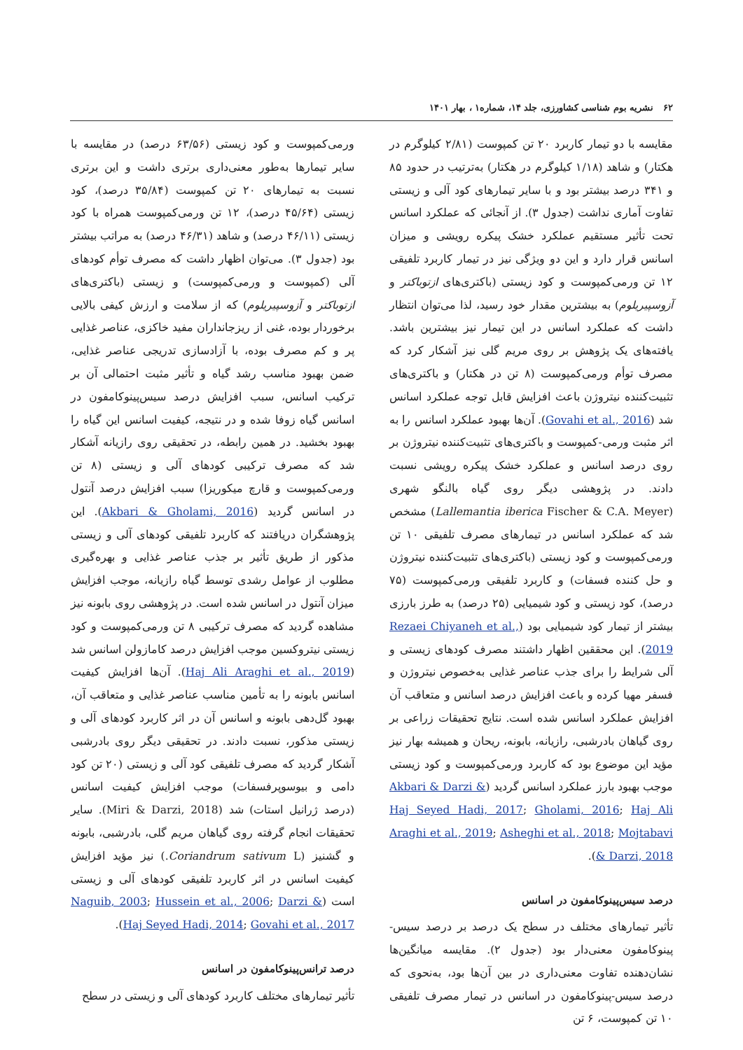۶۲ نشریه بوم شناسی کشاورزی، جلد ۱۴، شماره۱ ، بهار ۱۴۰۱
مقایسه با دو تیمار کاربرد ۲۰ تن کمپوست (۲/۸۱ کیلوگرم در هکتار) و شاهد (۱/۱۸ کیلوگرم در هکتار) به‌ترتیب در حدود ۸۵ و ۳۴۱ درصد بیشتر بود و با سایر تیمارهای کود آلی و زیستی تفاوت آماری نداشت (جدول ۳). از آنجائی که عملکرد اسانس تحت تأثیر مستقیم عملکرد خشک پیکره رویشی و میزان اسانس قرار دارد و این دو ویژگی نیز در تیمار کاربرد تلفیقی ۱۲ تن ورمی‌کمپوست و کود زیستی (باکتری‌های ازتوباکتر و آزوسپیریلوم) به بیشترین مقدار خود رسید، لذا می‌توان انتظار داشت که عملکرد اسانس در این تیمار نیز بیشترین باشد. یافته‌های یک پژوهش بر روی مریم گلی نیز آشکار کرد که مصرف توأم ورمی‌کمپوست (۸ تن در هکتار) و باکتری‌های تثبیت‌کننده نیتروژن باعث افزایش قابل توجه عملکرد اسانس شد (Govahi et al., 2016). آن‌ها بهبود عملکرد اسانس را به اثر مثبت ورمی-کمپوست و باکتری‌های تثبیت‌کننده نیتروژن بر روی درصد اسانس و عملکرد خشک پیکره رویشی نسبت دادند. در پژوهشی دیگر روی گیاه بالنگو شهری (Lallemantia iberica Fischer & C.A. Meyer) مشخص شد که عملکرد اسانس در تیمارهای مصرف تلفیقی ۱۰ تن ورمی‌کمپوست و کود زیستی (باکتری‌های تثبیت‌کننده نیتروژن و حل کننده فسفات) و کاربرد تلفیقی ورمی‌کمپوست (۷۵ درصد)، کود زیستی و کود شیمیایی (۲۵ درصد) به طرز بارزی بیشتر از تیمار کود شیمیایی بود (Rezaei Chiyaneh et al., 2019). این محققین اظهار داشتند مصرف کودهای زیستی و آلی شرایط را برای جذب عناصر غذایی به‌خصوص نیتروژن و فسفر مهیا کرده و باعث افزایش درصد اسانس و متعاقب آن افزایش عملکرد اسانس شده است. نتایج تحقیقات زراعی بر روی گیاهان بادرشبی، رازیانه، بابونه، ریحان و همیشه بهار نیز مؤید این موضوع بود که کاربرد ورمی‌کمپوست و کود زیستی موجب بهبود بارز عملکرد اسانس گردید (Akbari & Darzi & Haj Seyed Hadi, 2017; Gholami, 2016; Haj Ali Araghi et al., 2019; Asheghi et al., 2018; Mojtabavi & Darzi, 2018).
درصد سیس‌پینوکامفون در اسانس
تأثیر تیمارهای مختلف در سطح یک درصد بر درصد سیس-پینوکامفون معنی‌دار بود (جدول ۲). مقایسه میانگین‌ها نشان‌دهنده تفاوت معنی‌داری در بین آن‌ها بود، به‌نحوی که درصد سیس-پینوکامفون در اسانس در تیمار مصرف تلفیقی ۱۰ تن کمپوست، ۶ تن
ورمی‌کمپوست و کود زیستی (۶۳/۵۶ درصد) در مقایسه با سایر تیمارها به‌طور معنی‌داری برتری داشت و این برتری نسبت به تیمارهای ۲۰ تن کمپوست (۳۵/۸۴ درصد)، کود زیستی (۴۵/۶۴ درصد)، ۱۲ تن ورمی‌کمپوست همراه با کود زیستی (۴۶/۱۱ درصد) و شاهد (۴۶/۳۱ درصد) به مراتب بیشتر بود (جدول ۳). می‌توان اظهار داشت که مصرف توأم کودهای آلی (کمپوست و ورمی‌کمپوست) و زیستی (باکتری‌های ازتوباکتر و آزوسپیریلوم) که از سلامت و ارزش کیفی بالایی برخوردار بوده، غنی از ریزجانداران مفید خاکزی، عناصر غذایی پر و کم مصرف بوده، با آزادسازی تدریجی عناصر غذایی، ضمن بهبود مناسب رشد گیاه و تأثیر مثبت احتمالی آن بر ترکیب اسانس، سبب افزایش درصد سیس‌پینوکامفون در اسانس گیاه زوفا شده و در نتیجه، کیفیت اسانس این گیاه را بهبود بخشید. در همین رابطه، در تحقیقی روی رازیانه آشکار شد که مصرف ترکیبی کودهای آلی و زیستی (۸ تن ورمی‌کمپوست و قارچ میکوریزا) سبب افزایش درصد آنتول در اسانس گردید (Akbari & Gholami, 2016). این پژوهشگران دریافتند که کاربرد تلفیقی کودهای آلی و زیستی مذکور از طریق تأثیر بر جذب عناصر غذایی و بهره‌گیری مطلوب از عوامل رشدی توسط گیاه رازیانه، موجب افزایش میزان آنتول در اسانس شده است. در پژوهشی روی بابونه نیز مشاهده گردید که مصرف ترکیبی ۸ تن ورمی‌کمپوست و کود زیستی نیتروکسین موجب افزایش درصد کامازولن اسانس شد (Haj Ali Araghi et al., 2019). آن‌ها افزایش کیفیت اسانس بابونه را به تأمین مناسب عناصر غذایی و متعاقب آن، بهبود گل‌دهی بابونه و اسانس آن در اثر کاربرد کودهای آلی و زیستی مذکور، نسبت دادند. در تحقیقی دیگر روی بادرشبی آشکار گردید که مصرف تلفیقی کود آلی و زیستی (۲۰ تن کود دامی و بیوسوپرفسفات) موجب افزایش کیفیت اسانس (درصد ژرانیل استات) شد (Miri & Darzi, 2018). سایر تحقیقات انجام گرفته روی گیاهان مریم گلی، بادرشبی، بابونه و گشنیز (Coriandrum sativum L.) نیز مؤید افزایش کیفیت اسانس در اثر کاربرد تلفیقی کودهای آلی و زیستی است (Naguib, 2003; Hussein et al., 2006; Darzi & Haj Seyed Hadi, 2014; Govahi et al., 2017).
درصد ترانس‌پینوکامفون در اسانس
تأثیر تیمارهای مختلف کاربرد کودهای آلی و زیستی در سطح